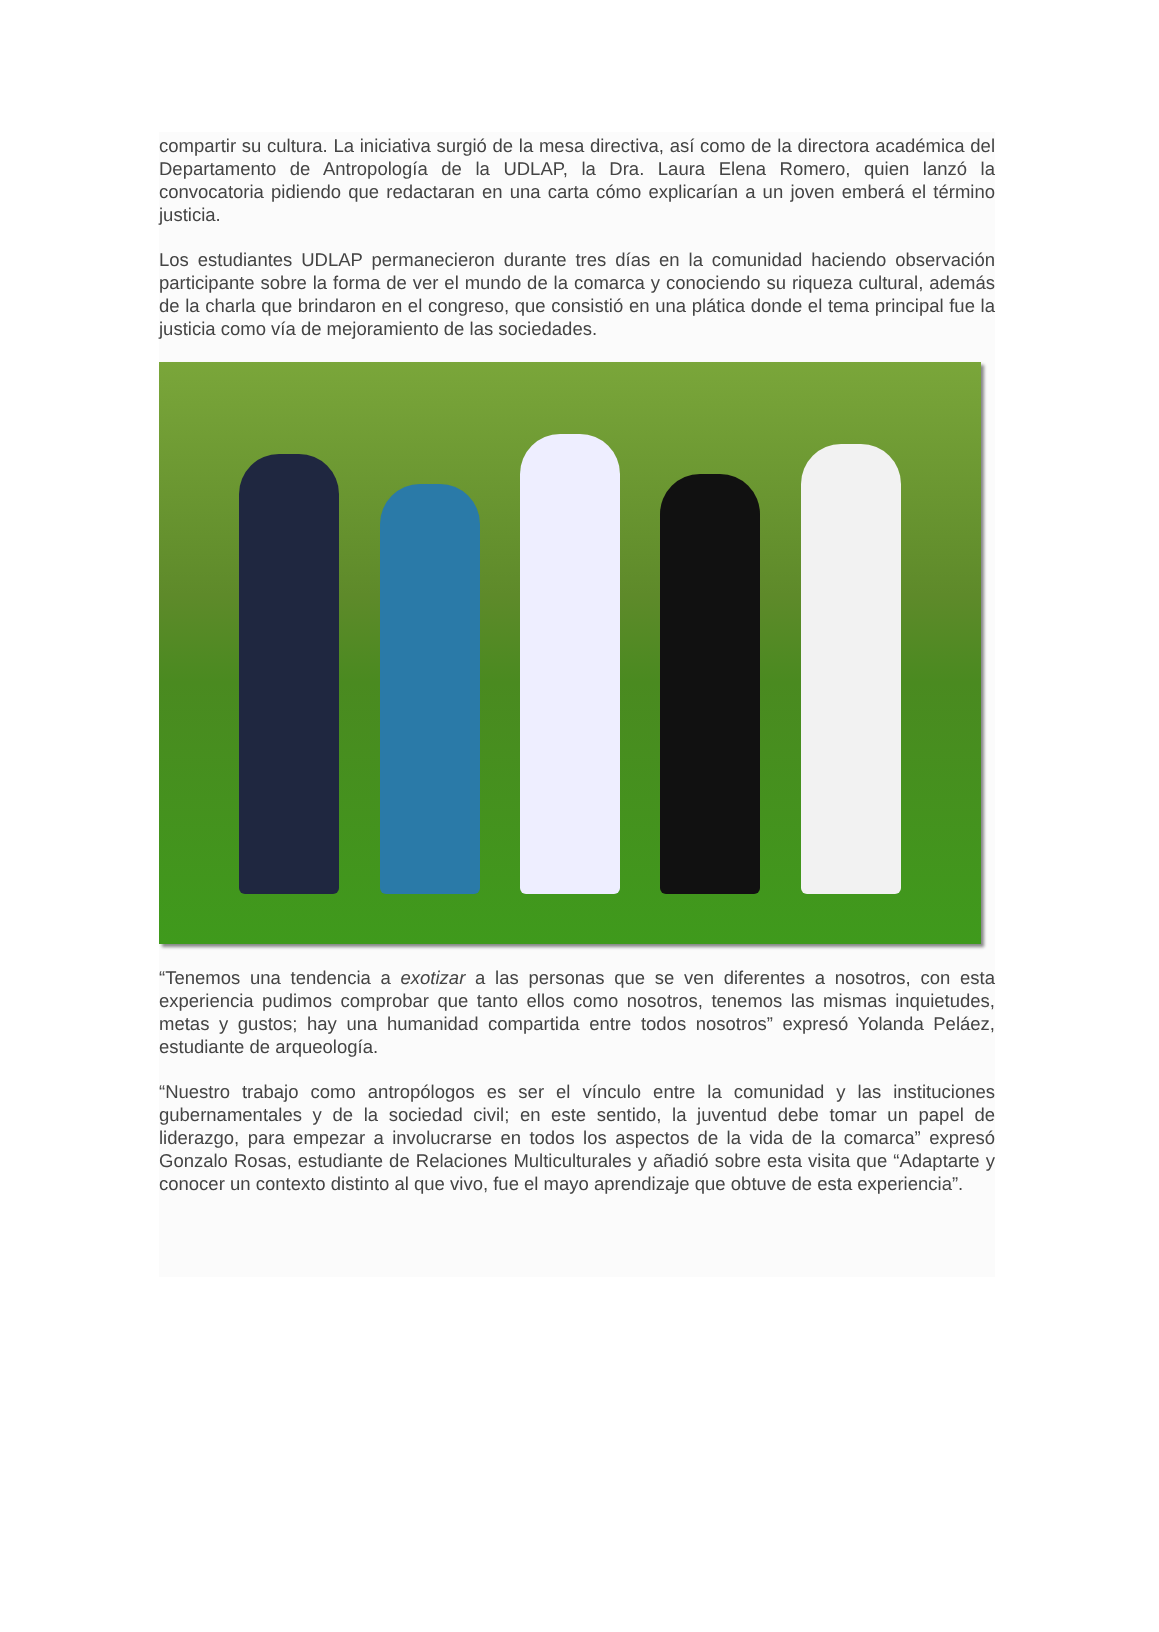compartir su cultura. La iniciativa surgió de la mesa directiva, así como de la directora académica del Departamento de Antropología de la UDLAP, la Dra. Laura Elena Romero, quien lanzó la convocatoria pidiendo que redactaran en una carta cómo explicarían a un joven emberá el término justicia.
Los estudiantes UDLAP permanecieron durante tres días en la comunidad haciendo observación participante sobre la forma de ver el mundo de la comarca y conociendo su riqueza cultural, además de la charla que brindaron en el congreso, que consistió en una plática donde el tema principal fue la justicia como vía de mejoramiento de las sociedades.
“Tenemos una tendencia a exotizar a las personas que se ven diferentes a nosotros, con esta experiencia pudimos comprobar que tanto ellos como nosotros, tenemos las mismas inquietudes, metas y gustos; hay una humanidad compartida entre todos nosotros” expresó Yolanda Peláez, estudiante de arqueología.
“Nuestro trabajo como antropólogos es ser el vínculo entre la comunidad y las instituciones gubernamentales y de la sociedad civil; en este sentido, la juventud debe tomar un papel de liderazgo, para empezar a involucrarse en todos los aspectos de la vida de la comarca” expresó Gonzalo Rosas, estudiante de Relaciones Multiculturales y añadió sobre esta visita que “Adaptarte y conocer un contexto distinto al que vivo, fue el mayo aprendizaje que obtuve de esta experiencia”.